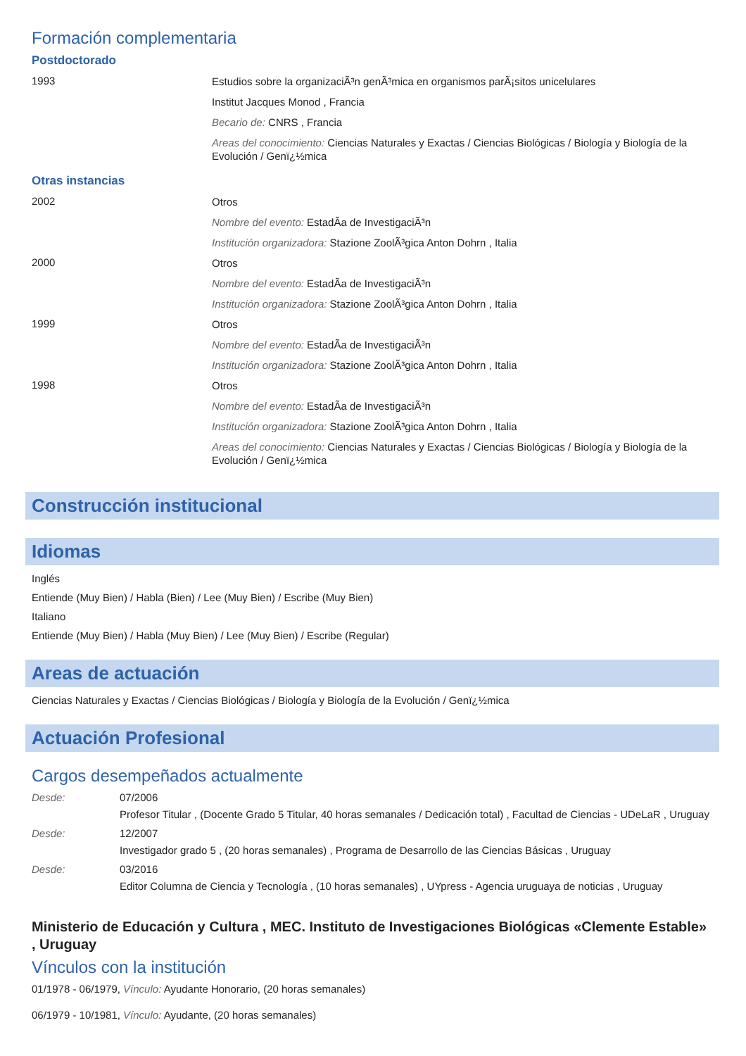Formación complementaria
Postdoctorado
1993
Estudios sobre la organizaciÃ³n genÃ³mica en organismos parÃ¡sitos unicelulares
Institut Jacques Monod , Francia
Becario de: CNRS , Francia
Areas del conocimiento: Ciencias Naturales y Exactas / Ciencias Biológicas / Biología y Biología de la Evolución / Genï¿½mica
Otras instancias
2002
Otros
Nombre del evento: EstadÃ­a de InvestigaciÃ³n
Institución organizadora: Stazione ZoolÃ³gica Anton Dohrn , Italia
2000
Otros
Nombre del evento: EstadÃ­a de InvestigaciÃ³n
Institución organizadora: Stazione ZoolÃ³gica Anton Dohrn , Italia
1999
Otros
Nombre del evento: EstadÃ­a de InvestigaciÃ³n
Institución organizadora: Stazione ZoolÃ³gica Anton Dohrn , Italia
1998
Otros
Nombre del evento: EstadÃ­a de InvestigaciÃ³n
Institución organizadora: Stazione ZoolÃ³gica Anton Dohrn , Italia
Areas del conocimiento: Ciencias Naturales y Exactas / Ciencias Biológicas / Biología y Biología de la Evolución / Genï¿½mica
Construcción institucional
Idiomas
Inglés
Entiende (Muy Bien) / Habla (Bien) / Lee (Muy Bien) / Escribe (Muy Bien)
Italiano
Entiende (Muy Bien) / Habla (Muy Bien) / Lee (Muy Bien) / Escribe (Regular)
Areas de actuación
Ciencias Naturales y Exactas / Ciencias Biológicas / Biología y Biología de la Evolución / Genï¿½mica
Actuación Profesional
Cargos desempeñados actualmente
Desde:
07/2006
Profesor Titular , (Docente Grado 5 Titular, 40 horas semanales / Dedicación total) , Facultad de Ciencias - UDeLaR , Uruguay
Desde:
12/2007
Investigador grado 5 , (20 horas semanales) , Programa de Desarrollo de las Ciencias Básicas , Uruguay
Desde:
03/2016
Editor Columna de Ciencia y Tecnología , (10 horas semanales) , UYpress - Agencia uruguaya de noticias , Uruguay
Ministerio de Educación y Cultura , MEC. Instituto de Investigaciones Biológicas «Clemente Estable» , Uruguay
Vínculos con la institución
01/1978 - 06/1979, Vínculo: Ayudante Honorario, (20 horas semanales)
06/1979 - 10/1981, Vínculo: Ayudante, (20 horas semanales)